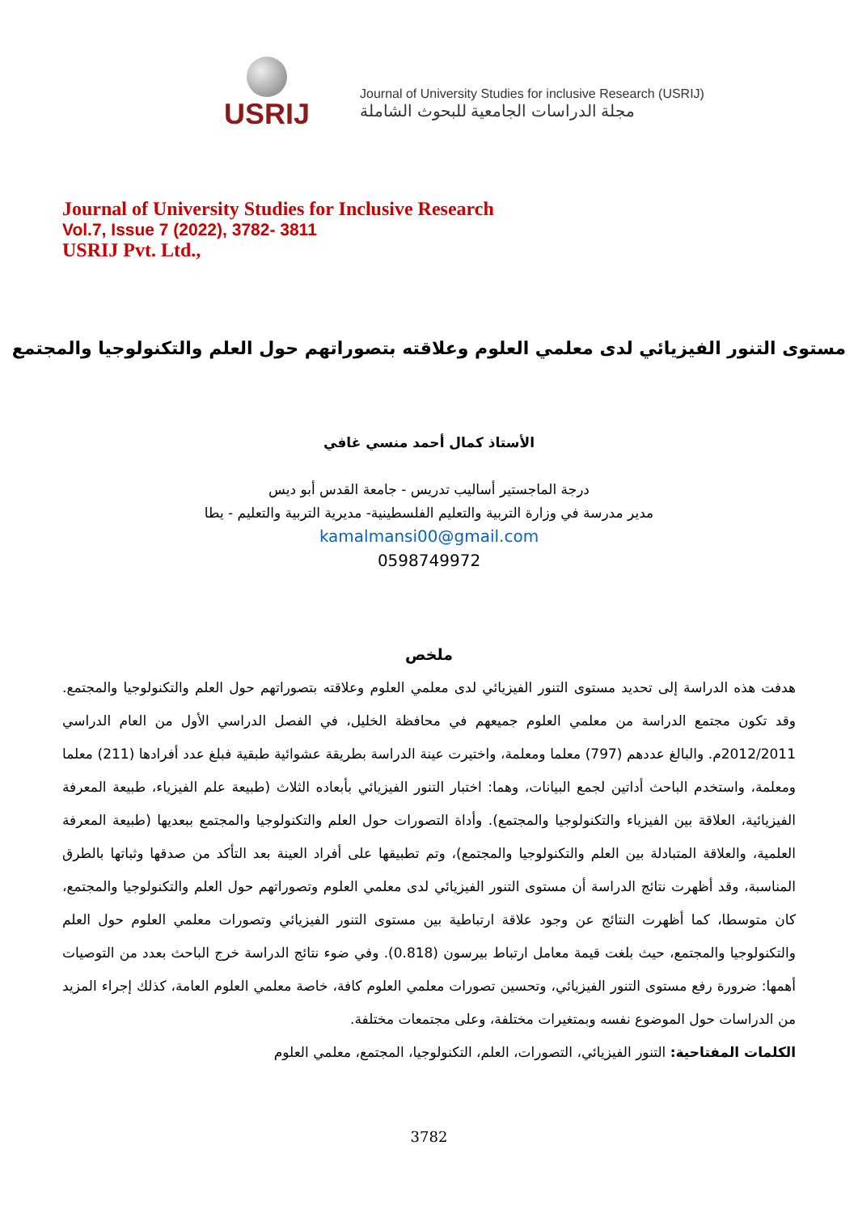USRIJ
Journal of University Studies for inclusive Research (USRIJ)
مجلة الدراسات الجامعية للبحوث الشاملة
Journal of University Studies for Inclusive Research
Vol.7, Issue 7 (2022), 3782- 3811
USRIJ Pvt. Ltd.,
مستوى التنور الفيزيائي لدى معلمي العلوم وعلاقته بتصوراتهم حول العلم والتكنولوجيا والمجتمع
الأستاذ كمال أحمد منسي غافي
درجة الماجستير أساليب تدريس - جامعة القدس أبو ديس
مدير مدرسة في وزارة التربية والتعليم الفلسطينية- مديرية التربية والتعليم - يطا
kamalmansi00@gmail.com
0598749972
ملخص
هدفت هذه الدراسة إلى تحديد مستوى التنور الفيزيائي لدى معلمي العلوم وعلاقته بتصوراتهم حول العلم والتكنولوجيا والمجتمع. وقد تكون مجتمع الدراسة من معلمي العلوم جميعهم في محافظة الخليل، في الفصل الدراسي الأول من العام الدراسي 2012/2011م. والبالغ عددهم (797) معلما ومعلمة، واختيرت عينة الدراسة بطريقة عشوائية طبقية فبلغ عدد أفرادها (211) معلما ومعلمة، واستخدم الباحث أداتين لجمع البيانات، وهما: اختبار التنور الفيزيائي بأبعاده الثلاث (طبيعة علم الفيزياء، طبيعة المعرفة الفيزيائية، العلاقة بين الفيزياء والتكنولوجيا والمجتمع). وأداة التصورات حول العلم والتكنولوجيا والمجتمع ببعديها (طبيعة المعرفة العلمية، والعلاقة المتبادلة بين العلم والتكنولوجيا والمجتمع)، وتم تطبيقها على أفراد العينة بعد التأكد من صدقها وثباتها بالطرق المناسبة، وقد أظهرت نتائج الدراسة أن مستوى التنور الفيزيائي لدى معلمي العلوم وتصوراتهم حول العلم والتكنولوجيا والمجتمع، كان متوسطا، كما أظهرت النتائج عن وجود علاقة ارتباطية بين مستوى التنور الفيزيائي وتصورات معلمي العلوم حول العلم والتكنولوجيا والمجتمع، حيث بلغت قيمة معامل ارتباط بيرسون (0.818). وفي ضوء نتائج الدراسة خرج الباحث بعدد من التوصيات أهمها: ضرورة رفع مستوى التنور الفيزيائي، وتحسين تصورات معلمي العلوم كافة، خاصة معلمي العلوم العامة، كذلك إجراء المزيد من الدراسات حول الموضوع نفسه وبمتغيرات مختلفة، وعلى مجتمعات مختلفة.
الكلمات المفتاحية: التنور الفيزيائي، التصورات، العلم، التكنولوجيا، المجتمع، معلمي العلوم
3782